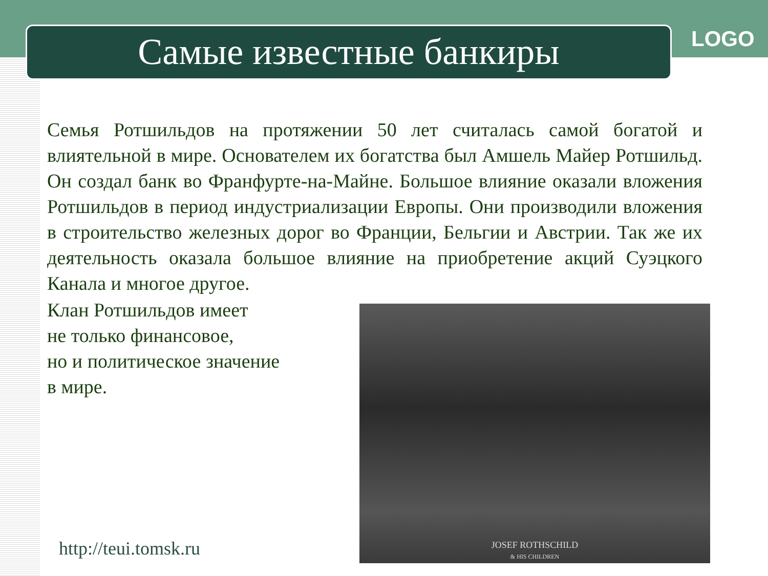Самые известные банкиры LOGO
Семья Ротшильдов на протяжении 50 лет считалась самой богатой и влиятельной в мире. Основателем их богатства был Амшель Майер Ротшильд. Он создал банк во Франфурте-на-Майне. Большое влияние оказали вложения Ротшильдов в период индустриализации Европы. Они производили вложения в строительство железных дорог во Франции, Бельгии и Австрии. Так же их деятельность оказала большое влияние на приобретение акций Суэцкого Канала и многое другое.
Клан Ротшильдов имеет
не только финансовое,
но и политическое значение
в мире.
JOSEF ROTHSCHILD
& HIS CHILDREN
http://teui.tomsk.ru